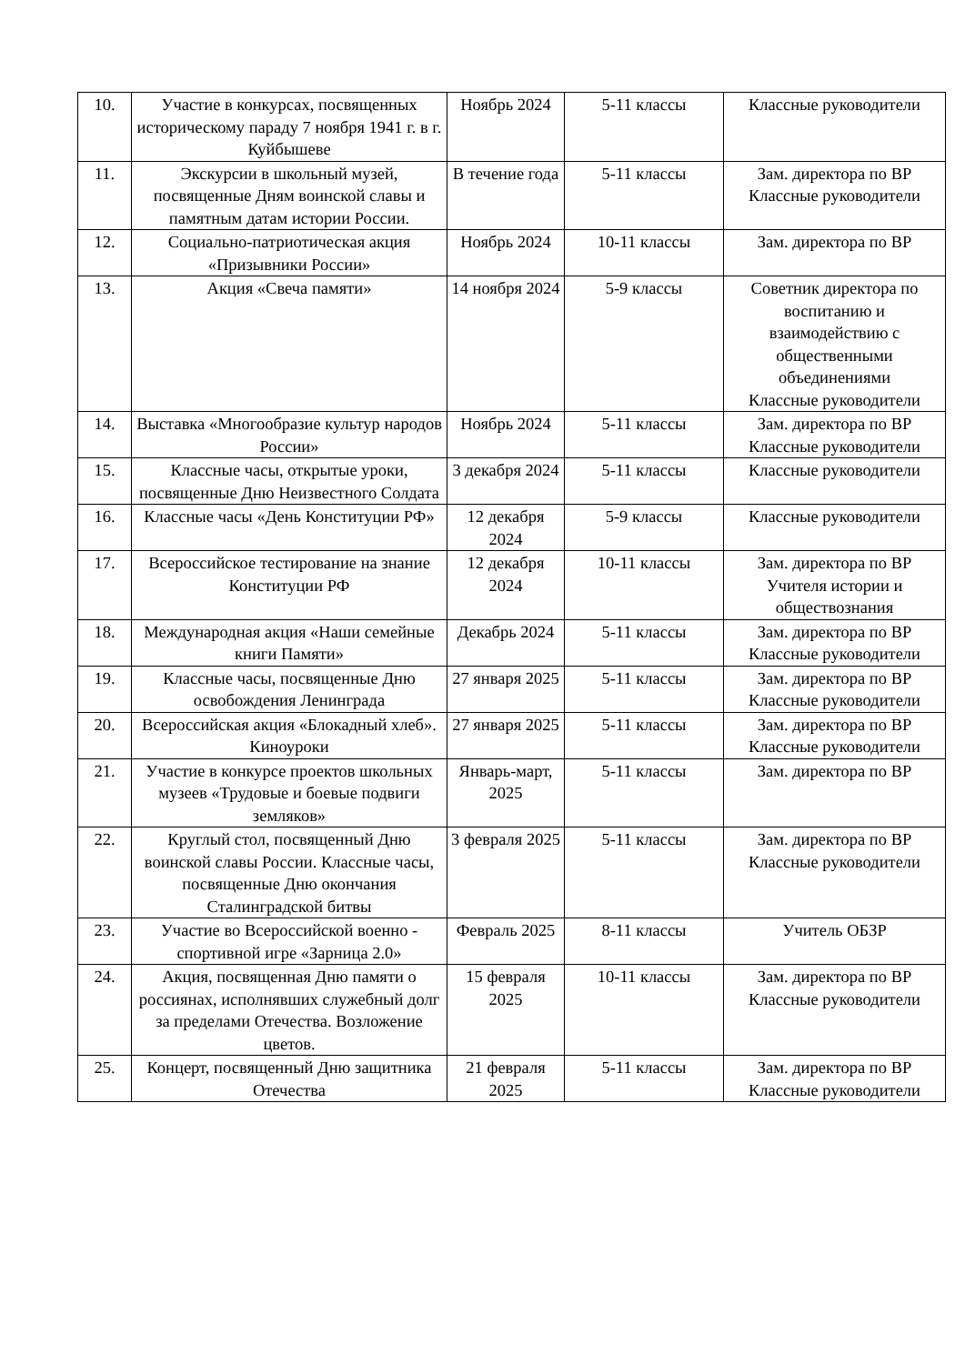| 10. | Участие в конкурсах, посвященных историческому параду 7 ноября 1941 г. в г. Куйбышеве | Ноябрь 2024 | 5-11 классы | Классные руководители |
| 11. | Экскурсии в школьный музей, посвященные Дням воинской славы и памятным датам истории России. | В течение года | 5-11 классы | Зам. директора по ВР Классные руководители |
| 12. | Социально-патриотическая акция «Призывники России» | Ноябрь 2024 | 10-11 классы | Зам. директора по ВР |
| 13. | Акция «Свеча памяти» | 14 ноября 2024 | 5-9 классы | Советник директора по воспитанию и взаимодействию с общественными объединениями Классные руководители |
| 14. | Выставка «Многообразие культур народов России» | Ноябрь 2024 | 5-11 классы | Зам. директора по ВР Классные руководители |
| 15. | Классные часы, открытые уроки, посвященные Дню Неизвестного Солдата | 3 декабря 2024 | 5-11 классы | Классные руководители |
| 16. | Классные часы «День Конституции РФ» | 12 декабря 2024 | 5-9 классы | Классные руководители |
| 17. | Всероссийское тестирование на знание Конституции РФ | 12 декабря 2024 | 10-11 классы | Зам. директора по ВР Учителя истории и обществознания |
| 18. | Международная акция «Наши семейные книги Памяти» | Декабрь 2024 | 5-11 классы | Зам. директора по ВР Классные руководители |
| 19. | Классные часы, посвященные Дню освобождения Ленинграда | 27 января 2025 | 5-11 классы | Зам. директора по ВР Классные руководители |
| 20. | Всероссийская акция «Блокадный хлеб». Киноуроки | 27 января 2025 | 5-11 классы | Зам. директора по ВР Классные руководители |
| 21. | Участие в конкурсе проектов школьных музеев «Трудовые и боевые подвиги земляков» | Январь-март, 2025 | 5-11 классы | Зам. директора по ВР |
| 22. | Круглый стол, посвященный Дню воинской славы России. Классные часы, посвященные Дню окончания Сталинградской битвы | 3 февраля 2025 | 5-11 классы | Зам. директора по ВР Классные руководители |
| 23. | Участие во Всероссийской военно - спортивной игре «Зарница 2.0» | Февраль 2025 | 8-11 классы | Учитель ОБЗР |
| 24. | Акция, посвященная Дню памяти о россиянах, исполнявших служебный долг за пределами Отечества. Возложение цветов. | 15 февраля 2025 | 10-11 классы | Зам. директора по ВР Классные руководители |
| 25. | Концерт, посвященный Дню защитника Отечества | 21 февраля 2025 | 5-11 классы | Зам. директора по ВР Классные руководители |